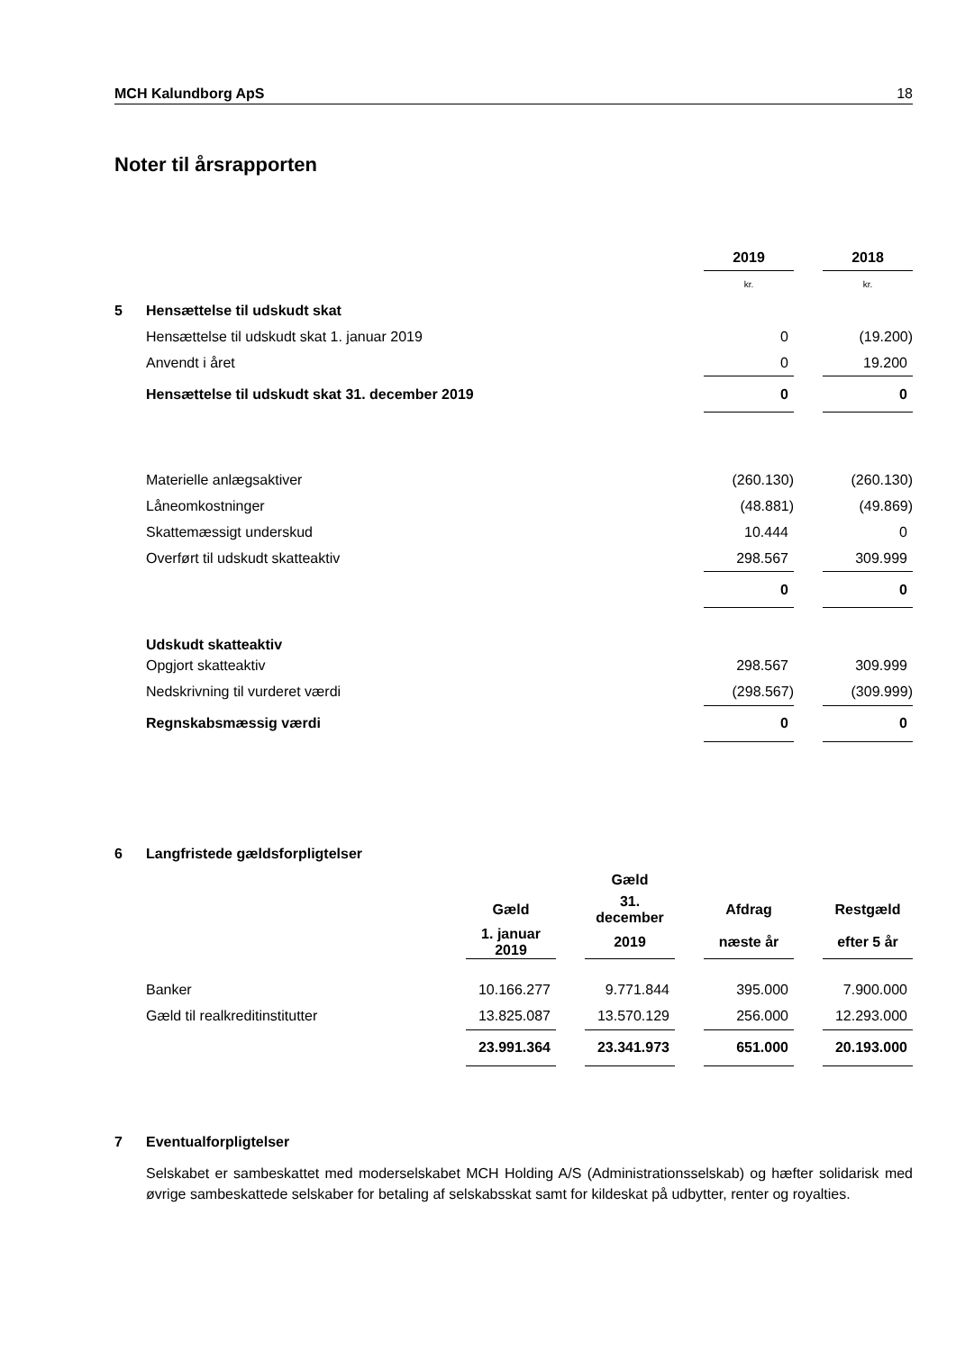MCH Kalundborg ApS 18
Noter til årsrapporten
| | | 2019 | | 2018 |
| | | kr. | | kr. |
| 5 | Hensættelse til udskudt skat | | | |
| | Hensættelse til udskudt skat 1. januar 2019 | 0 | | (19.200) |
| | Anvendt i året | 0 | | 19.200 |
| | Hensættelse til udskudt skat 31. december 2019 | 0 | | 0 |
| | Materielle anlægsaktiver | (260.130) | | (260.130) |
| | Låneomkostninger | (48.881) | | (49.869) |
| | Skattemæssigt underskud | 10.444 | | 0 |
| | Overført til udskudt skatteaktiv | 298.567 | | 309.999 |
| | | 0 | | 0 |
| | Udskudt skatteaktiv | | | |
| | Opgjort skatteaktiv | 298.567 | | 309.999 |
| | Nedskrivning til vurderet værdi | (298.567) | | (309.999) |
| | Regnskabsmæssig værdi | 0 | | 0 |
| 6 | Langfristede gældsforpligtelser | | | | | | | |
| | | | | Gæld | | | | |
| | | Gæld | | 31. december | | Afdrag | | Restgæld |
| | | 1. januar 2019 | | 2019 | | næste år | | efter 5 år |
| | Banker | 10.166.277 | | 9.771.844 | | 395.000 | | 7.900.000 |
| | Gæld til realkreditinstitutter | 13.825.087 | | 13.570.129 | | 256.000 | | 12.293.000 |
| | | 23.991.364 | | 23.341.973 | | 651.000 | | 20.193.000 |
7 Eventualforpligtelser
Selskabet er sambeskattet med moderselskabet MCH Holding A/S (Administrationsselskab) og hæfter solidarisk med øvrige sambeskattede selskaber for betaling af selskabsskat samt for kildeskat på udbytter, renter og royalties.